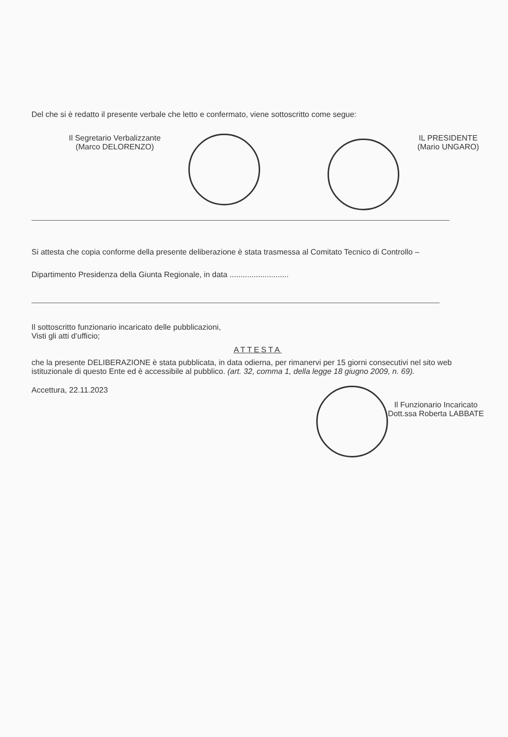Del che si è redatto il presente verbale che letto e confermato, viene sottoscritto come segue:
Il Segretario Verbalizzante
(Marco DELORENZO)
IL PRESIDENTE
(Mario UNGARO)
Si attesta che copia conforme della presente deliberazione è stata trasmessa al Comitato Tecnico di Controllo –
Dipartimento Presidenza della Giunta Regionale, in data ...........................
Il sottoscritto funzionario incaricato delle pubblicazioni,
Visti gli atti d’ufficio;
ATTESTA
che la presente DELIBERAZIONE è stata pubblicata, in data odierna, per rimanervi per 15 giorni consecutivi nel sito web istituzionale di questo Ente ed è accessibile al pubblico. (art. 32, comma 1, della legge 18 giugno 2009, n. 69).
Accettura, 22.11.2023
Il Funzionario Incaricato
Dott.ssa Roberta LABBATE